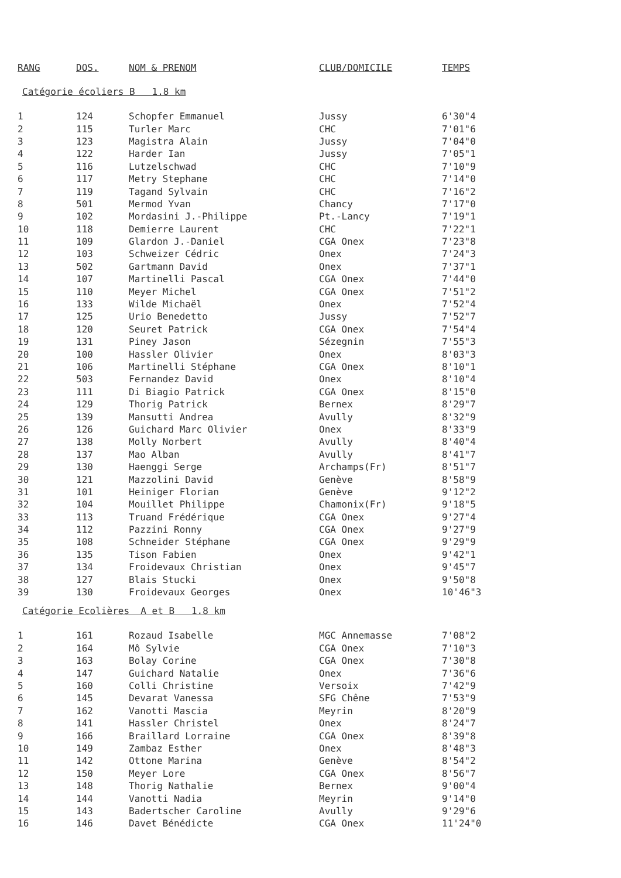| RANG | DOS. | NOM & PRENOM | CLUB/DOMICILE | TEMPS |
| --- | --- | --- | --- | --- |
Catégorie écoliers B 1.8 km
| 1 | 124 | Schopfer Emmanuel | Jussy | 6'30"4 |
| 2 | 115 | Turler Marc | CHC | 7'01"6 |
| 3 | 123 | Magistra Alain | Jussy | 7'04"0 |
| 4 | 122 | Harder Ian | Jussy | 7'05"1 |
| 5 | 116 | Lutzelschwad | CHC | 7'10"9 |
| 6 | 117 | Metry Stephane | CHC | 7'14"0 |
| 7 | 119 | Tagand Sylvain | CHC | 7'16"2 |
| 8 | 501 | Mermod Yvan | Chancy | 7'17"0 |
| 9 | 102 | Mordasini J.-Philippe | Pt.-Lancy | 7'19"1 |
| 10 | 118 | Demierre Laurent | CHC | 7'22"1 |
| 11 | 109 | Glardon J.-Daniel | CGA Onex | 7'23"8 |
| 12 | 103 | Schweizer Cédric | Onex | 7'24"3 |
| 13 | 502 | Gartmann David | Onex | 7'37"1 |
| 14 | 107 | Martinelli Pascal | CGA Onex | 7'44"0 |
| 15 | 110 | Meyer Michel | CGA Onex | 7'51"2 |
| 16 | 133 | Wilde Michaël | Onex | 7'52"4 |
| 17 | 125 | Urio Benedetto | Jussy | 7'52"7 |
| 18 | 120 | Seuret Patrick | CGA Onex | 7'54"4 |
| 19 | 131 | Piney Jason | Sézegnin | 7'55"3 |
| 20 | 100 | Hassler Olivier | Onex | 8'03"3 |
| 21 | 106 | Martinelli Stéphane | CGA Onex | 8'10"1 |
| 22 | 503 | Fernandez David | Onex | 8'10"4 |
| 23 | 111 | Di Biagio Patrick | CGA Onex | 8'15"0 |
| 24 | 129 | Thorig Patrick | Bernex | 8'29"7 |
| 25 | 139 | Mansutti Andrea | Avully | 8'32"9 |
| 26 | 126 | Guichard Marc Olivier | Onex | 8'33"9 |
| 27 | 138 | Molly Norbert | Avully | 8'40"4 |
| 28 | 137 | Mao Alban | Avully | 8'41"7 |
| 29 | 130 | Haenggi Serge | Archamps(Fr) | 8'51"7 |
| 30 | 121 | Mazzolini David | Genève | 8'58"9 |
| 31 | 101 | Heiniger Florian | Genève | 9'12"2 |
| 32 | 104 | Mouillet Philippe | Chamonix(Fr) | 9'18"5 |
| 33 | 113 | Truand Frédérique | CGA Onex | 9'27"4 |
| 34 | 112 | Pazzini Ronny | CGA Onex | 9'27"9 |
| 35 | 108 | Schneider Stéphane | CGA Onex | 9'29"9 |
| 36 | 135 | Tison Fabien | Onex | 9'42"1 |
| 37 | 134 | Froidevaux Christian | Onex | 9'45"7 |
| 38 | 127 | Blais Stucki | Onex | 9'50"8 |
| 39 | 130 | Froidevaux Georges | Onex | 10'46"3 |
Catégorie Ecolières A et B 1.8 km
| 1 | 161 | Rozaud Isabelle | MGC Annemasse | 7'08"2 |
| 2 | 164 | Mô Sylvie | CGA Onex | 7'10"3 |
| 3 | 163 | Bolay Corine | CGA Onex | 7'30"8 |
| 4 | 147 | Guichard Natalie | Onex | 7'36"6 |
| 5 | 160 | Colli Christine | Versoix | 7'42"9 |
| 6 | 145 | Devarat Vanessa | SFG Chêne | 7'53"9 |
| 7 | 162 | Vanotti Mascia | Meyrin | 8'20"9 |
| 8 | 141 | Hassler Christel | Onex | 8'24"7 |
| 9 | 166 | Braillard Lorraine | CGA Onex | 8'39"8 |
| 10 | 149 | Zambaz Esther | Onex | 8'48"3 |
| 11 | 142 | Ottone Marina | Genève | 8'54"2 |
| 12 | 150 | Meyer Lore | CGA Onex | 8'56"7 |
| 13 | 148 | Thorig Nathalie | Bernex | 9'00"4 |
| 14 | 144 | Vanotti Nadia | Meyrin | 9'14"0 |
| 15 | 143 | Badertscher Caroline | Avully | 9'29"6 |
| 16 | 146 | Davet Bénédicte | CGA Onex | 11'24"0 |